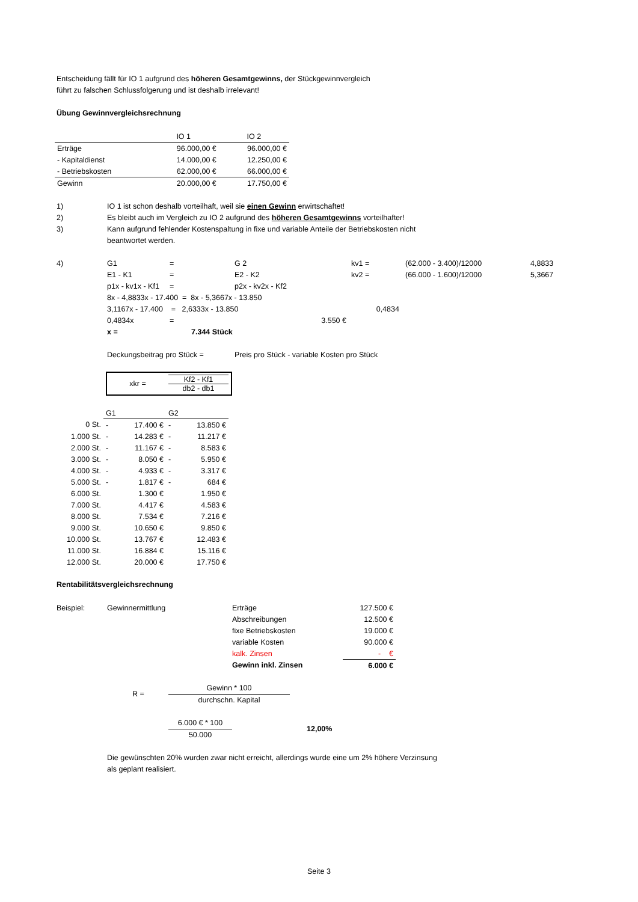Entscheidung fällt für IO 1 aufgrund des höheren Gesamtgewinns, der Stückgewinnvergleich
führt zu falschen Schlussfolgerung und ist deshalb irrelevant!
Übung Gewinnvergleichsrechnung
| | IO 1 | IO 2 |
| --- | --- | --- |
| Erträge | 96.000,00 € | 96.000,00 € |
| - Kapitaldienst | 14.000,00 € | 12.250,00 € |
| - Betriebskosten | 62.000,00 € | 66.000,00 € |
| Gewinn | 20.000,00 € | 17.750,00 € |
| 1) | IO 1 ist schon deshalb vorteilhaft, weil sie einen Gewinn erwirtschaftet! |
| 2) | Es bleibt auch im Vergleich zu IO 2 aufgrund des höheren Gesamtgewinns vorteilhafter! |
| 3) | Kann aufgrund fehlender Kostenspaltung in fixe und variable Anteile der Betriebskosten nicht |
| | beantwortet werden. |
| 4) | G1 | = | G 2 | kv1 = | (62.000 - 3.400)/12000 | 4,8833 |
| | E1 - K1 | = | E2 - K2 | kv2 = | (66.000 - 1.600)/12000 | 5,3667 |
| | p1x - kv1x - Kf1 | = | p2x - kv2x - Kf2 | | | |
| | 8x - 4,8833x - 17.400 = 8x - 5,3667x - 13.850 | | | | | |
| | 3,1167x - 17.400 = 2,6333x - 13.850 | | | 0,4834 | | |
| | 0,4834x | = | 3.550 € | | | |
| | x = | 7.344 Stück | | | | |
| | Deckungsbeitrag pro Stück = | | Preis pro Stück - variable Kosten pro Stück | | | |
xkr =
Kf2 - Kf1
db2 - db1
| | G1 | G2 |
| 0 St. | - 17.400 € | - 13.850 € |
| 1.000 St. | - 14.283 € | - 11.217 € |
| 2.000 St. | - 11.167 € | - 8.583 € |
| 3.000 St. | - 8.050 € | - 5.950 € |
| 4.000 St. | - 4.933 € | - 3.317 € |
| 5.000 St. | - 1.817 € | - 684 € |
| 6.000 St. | 1.300 € | 1.950 € |
| 7.000 St. | 4.417 € | 4.583 € |
| 8.000 St. | 7.534 € | 7.216 € |
| 9.000 St. | 10.650 € | 9.850 € |
| 10.000 St. | 13.767 € | 12.483 € |
| 11.000 St. | 16.884 € | 15.116 € |
| 12.000 St. | 20.000 € | 17.750 € |
Rentabilitätsvergleichsrechnung
| Beispiel: | Gewinnermittlung | Erträge | 127.500 € |
| | | Abschreibungen | 12.500 € |
| | | fixe Betriebskosten | 19.000 € |
| | | variable Kosten | 90.000 € |
| | | kalk. Zinsen | - € |
| | | Gewinn inkl. Zinsen | 6.000 € |
R =
Gewinn * 100
durchschn. Kapital
6.000 € * 100
50.000
12,00%
Die gewünschten 20% wurden zwar nicht erreicht, allerdings wurde eine um 2% höhere Verzinsung
als geplant realisiert.
Seite 3